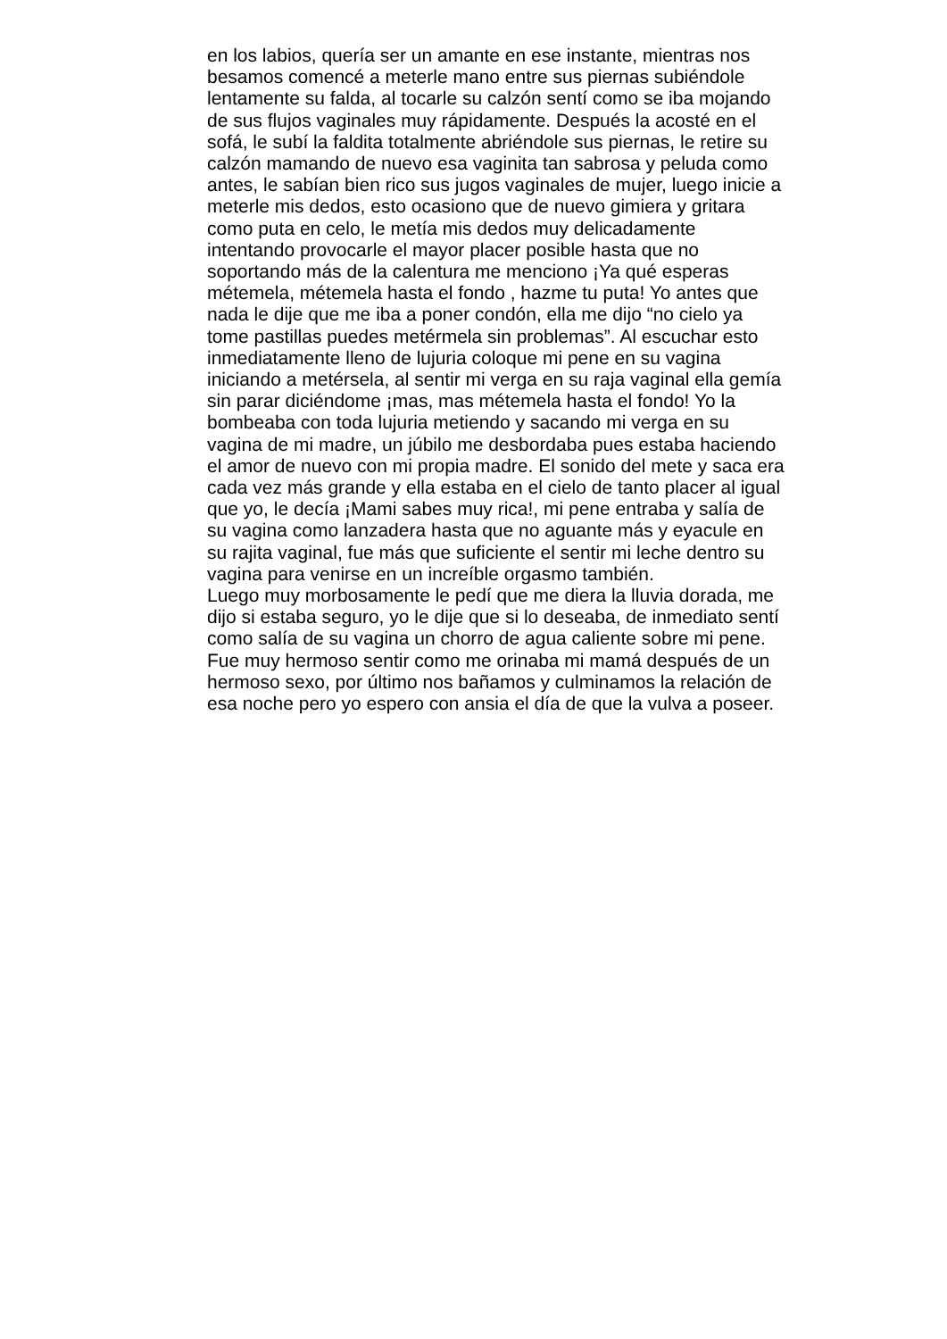en los labios, quería ser un amante en ese instante, mientras nos
besamos comencé a meterle mano entre sus piernas subiéndole
lentamente su falda, al tocarle su calzón sentí como se iba mojando
de sus flujos vaginales muy rápidamente. Después la acosté en el
sofá, le subí la faldita totalmente abriéndole sus piernas, le retire su
calzón mamando de nuevo esa vaginita tan sabrosa y peluda como
antes, le sabían bien rico sus jugos vaginales de mujer, luego inicie a
meterle mis dedos, esto ocasiono que de nuevo gimiera y gritara
como puta en celo, le metía mis dedos muy delicadamente
intentando provocarle el mayor placer posible hasta que no
soportando más de la calentura me menciono ¡Ya qué esperas
métemela, métemela hasta el fondo , hazme tu puta! Yo antes que
nada le dije que me iba a poner condón, ella me dijo “no cielo ya
tome pastillas puedes metérmela sin problemas”. Al escuchar esto
inmediatamente lleno de lujuria coloque mi pene en su vagina
iniciando a metérsela, al sentir mi verga en su raja vaginal ella gemía
sin parar diciéndome ¡mas, mas métemela hasta el fondo! Yo la
bombeaba con toda lujuria metiendo y sacando mi verga en su
vagina de mi madre, un júbilo me desbordaba pues estaba haciendo
el amor de nuevo con mi propia madre. El sonido del mete y saca era
cada vez más grande y ella estaba en el cielo de tanto placer al igual
que yo, le decía ¡Mami sabes muy rica!, mi pene entraba y salía de
su vagina como lanzadera hasta que no aguante más y eyacule en
su rajita vaginal, fue más que suficiente el sentir mi leche dentro su
vagina para venirse en un increíble orgasmo también.
Luego muy morbosamente le pedí que me diera la lluvia dorada, me
dijo si estaba seguro, yo le dije que si lo deseaba, de inmediato sentí
como salía de su vagina un chorro de agua caliente sobre mi pene.
Fue muy hermoso sentir como me orinaba mi mamá después de un
hermoso sexo, por último nos bañamos y culminamos la relación de
esa noche pero yo espero con ansia el día de que la vulva a poseer.